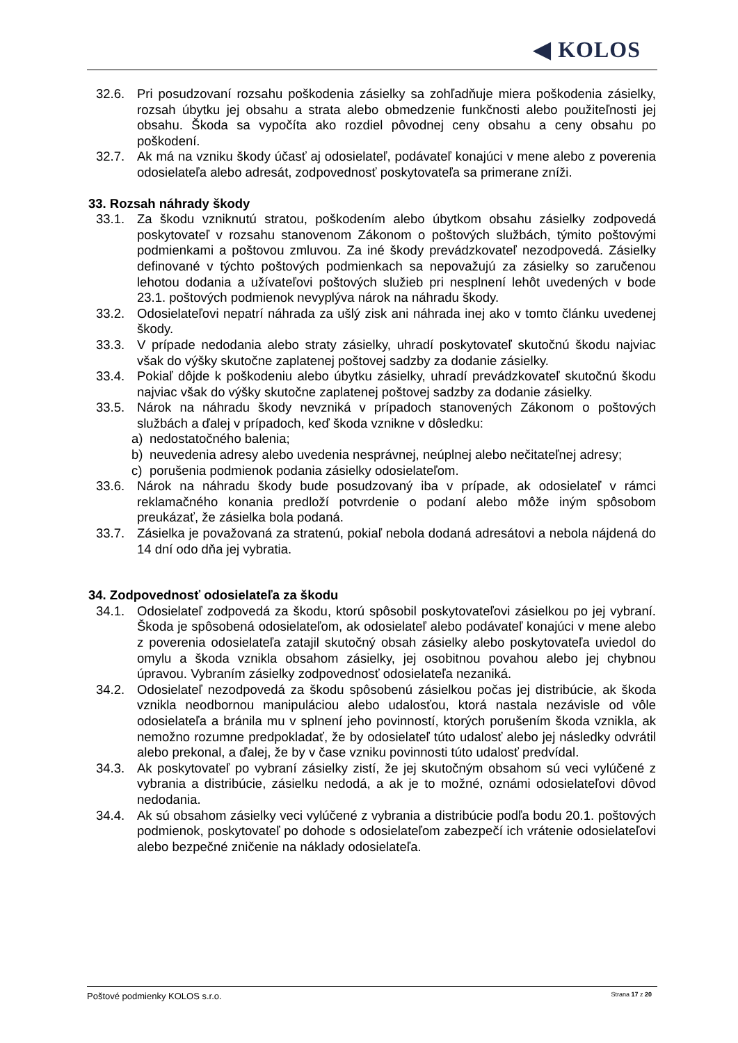◀ KOLOS
32.6. Pri posudzovaní rozsahu poškodenia zásielky sa zohľadňuje miera poškodenia zásielky, rozsah úbytku jej obsahu a strata alebo obmedzenie funkčnosti alebo použiteľnosti jej obsahu. Škoda sa vypočíta ako rozdiel pôvodnej ceny obsahu a ceny obsahu po poškodení.
32.7. Ak má na vzniku škody účasť aj odosielateľ, podávateľ konajúci v mene alebo z poverenia odosielateľa alebo adresát, zodpovednosť poskytovateľa sa primerane zníži.
33. Rozsah náhrady škody
33.1. Za škodu vzniknutú stratou, poškodením alebo úbytkom obsahu zásielky zodpovedá poskytovateľ v rozsahu stanovenom Zákonom o poštových službách, týmito poštovými podmienkami a poštovou zmluvou. Za iné škody prevádzkovateľ nezodpovedá. Zásielky definované v týchto poštových podmienkach sa nepovažujú za zásielky so zaručenou lehotou dodania a užívateľovi poštových služieb pri nesplnení lehôt uvedených v bode 23.1. poštových podmienok nevyplýva nárok na náhradu škody.
33.2. Odosielateľovi nepatrí náhrada za ušlý zisk ani náhrada inej ako v tomto článku uvedenej škody.
33.3. V prípade nedodania alebo straty zásielky, uhradí poskytovateľ skutočnú škodu najviac však do výšky skutočne zaplatenej poštovej sadzby za dodanie zásielky.
33.4. Pokiaľ dôjde k poškodeniu alebo úbytku zásielky, uhradí prevádzkovateľ skutočnú škodu najviac však do výšky skutočne zaplatenej poštovej sadzby za dodanie zásielky.
33.5. Nárok na náhradu škody nevzniká v prípadoch stanovených Zákonom o poštových službách a ďalej v prípadoch, keď škoda vznikne v dôsledku:
a) nedostatočného balenia;
b) neuvedenia adresy alebo uvedenia nesprávnej, neúplnej alebo nečitateľnej adresy;
c) porušenia podmienok podania zásielky odosielateľom.
33.6. Nárok na náhradu škody bude posudzovaný iba v prípade, ak odosielateľ v rámci reklamačného konania predloží potvrdenie o podaní alebo môže iným spôsobom preukázať, že zásielka bola podaná.
33.7. Zásielka je považovaná za stratenú, pokiaľ nebola dodaná adresátovi a nebola nájdená do 14 dní odo dňa jej vybratia.
34. Zodpovednosť odosielateľa za škodu
34.1. Odosielateľ zodpovedá za škodu, ktorú spôsobil poskytovateľovi zásielkou po jej vybraní. Škoda je spôsobená odosielateľom, ak odosielateľ alebo podávateľ konajúci v mene alebo z poverenia odosielateľa zatajil skutočný obsah zásielky alebo poskytovateľa uviedol do omylu a škoda vznikla obsahom zásielky, jej osobitnou povahou alebo jej chybnou úpravou. Vybraním zásielky zodpovednosť odosielateľa nezaniká.
34.2. Odosielateľ nezodpovedá za škodu spôsobenú zásielkou počas jej distribúcie, ak škoda vznikla neodbornou manipuláciou alebo udalosťou, ktorá nastala nezávisle od vôle odosielateľa a bránila mu v splnení jeho povinností, ktorých porušením škoda vznikla, ak nemožno rozumne predpokladať, že by odosielateľ túto udalosť alebo jej následky odvrátil alebo prekonal, a ďalej, že by v čase vzniku povinnosti túto udalosť predvídal.
34.3. Ak poskytovateľ po vybraní zásielky zistí, že jej skutočným obsahom sú veci vylúčené z vybrania a distribúcie, zásielku nedodá, a ak je to možné, oznámi odosielateľovi dôvod nedodania.
34.4. Ak sú obsahom zásielky veci vylúčené z vybrania a distribúcie podľa bodu 20.1. poštových podmienok, poskytovateľ po dohode s odosielateľom zabezpečí ich vrátenie odosielateľovi alebo bezpečné zničenie na náklady odosielateľa.
Poštové podmienky KOLOS s.r.o. Strana 17 z 20